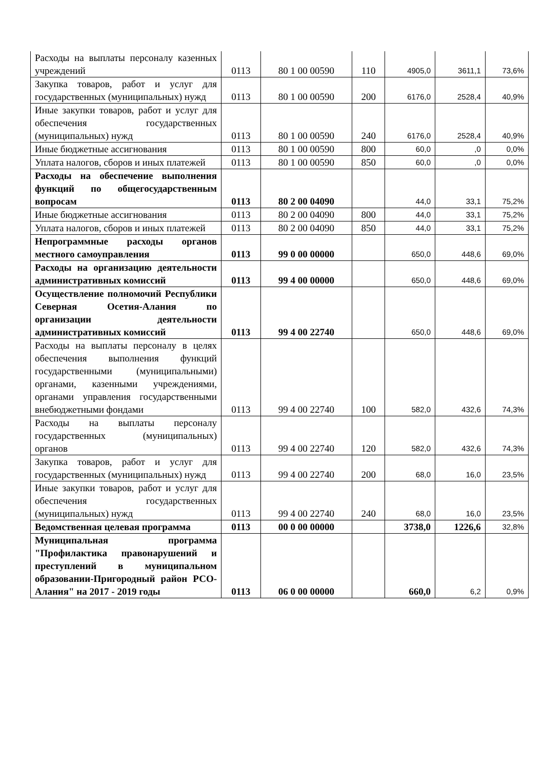| Расходы на выплаты персоналу казенных учреждений | 0113 | 80 1 00 00590 | 110 | 4905,0 | 3611,1 | 73,6% |
| Закупка товаров, работ и услуг для государственных (муниципальных) нужд | 0113 | 80 1 00 00590 | 200 | 6176,0 | 2528,4 | 40,9% |
| Иные закупки товаров, работ и услуг для обеспечения государственных (муниципальных) нужд | 0113 | 80 1 00 00590 | 240 | 6176,0 | 2528,4 | 40,9% |
| Иные бюджетные ассигнования | 0113 | 80 1 00 00590 | 800 | 60,0 | ,0 | 0,0% |
| Уплата налогов, сборов и иных платежей | 0113 | 80 1 00 00590 | 850 | 60,0 | ,0 | 0,0% |
| Расходы на обеспечение выполнения функций по общегосударственным вопросам | 0113 | 80 2 00 04090 | | 44,0 | 33,1 | 75,2% |
| Иные бюджетные ассигнования | 0113 | 80 2 00 04090 | 800 | 44,0 | 33,1 | 75,2% |
| Уплата налогов, сборов и иных платежей | 0113 | 80 2 00 04090 | 850 | 44,0 | 33,1 | 75,2% |
| Непрограммные расходы органов местного самоуправления | 0113 | 99 0 00 00000 | | 650,0 | 448,6 | 69,0% |
| Расходы на организацию деятельности административных комиссий | 0113 | 99 4 00 00000 | | 650,0 | 448,6 | 69,0% |
| Осуществление полномочий Республики Северная Осетия-Алания по организации деятельности административных комиссий | 0113 | 99 4 00 22740 | | 650,0 | 448,6 | 69,0% |
| Расходы на выплаты персоналу в целях обеспечения выполнения функций государственными (муниципальными) органами, казенными учреждениями, органами управления государственными внебюджетными фондами | 0113 | 99 4 00 22740 | 100 | 582,0 | 432,6 | 74,3% |
| Расходы на выплаты персоналу государственных (муниципальных) органов | 0113 | 99 4 00 22740 | 120 | 582,0 | 432,6 | 74,3% |
| Закупка товаров, работ и услуг для государственных (муниципальных) нужд | 0113 | 99 4 00 22740 | 200 | 68,0 | 16,0 | 23,5% |
| Иные закупки товаров, работ и услуг для обеспечения государственных (муниципальных) нужд | 0113 | 99 4 00 22740 | 240 | 68,0 | 16,0 | 23,5% |
| Ведомственная целевая программа | 0113 | 00 0 00 00000 | | 3738,0 | 1226,6 | 32,8% |
| Муниципальная программа "Профилактика правонарушений и преступлений в муниципальном образовании-Пригородный район РСО-Алания" на 2017 - 2019 годы | 0113 | 06 0 00 00000 | | 660,0 | 6,2 | 0,9% |